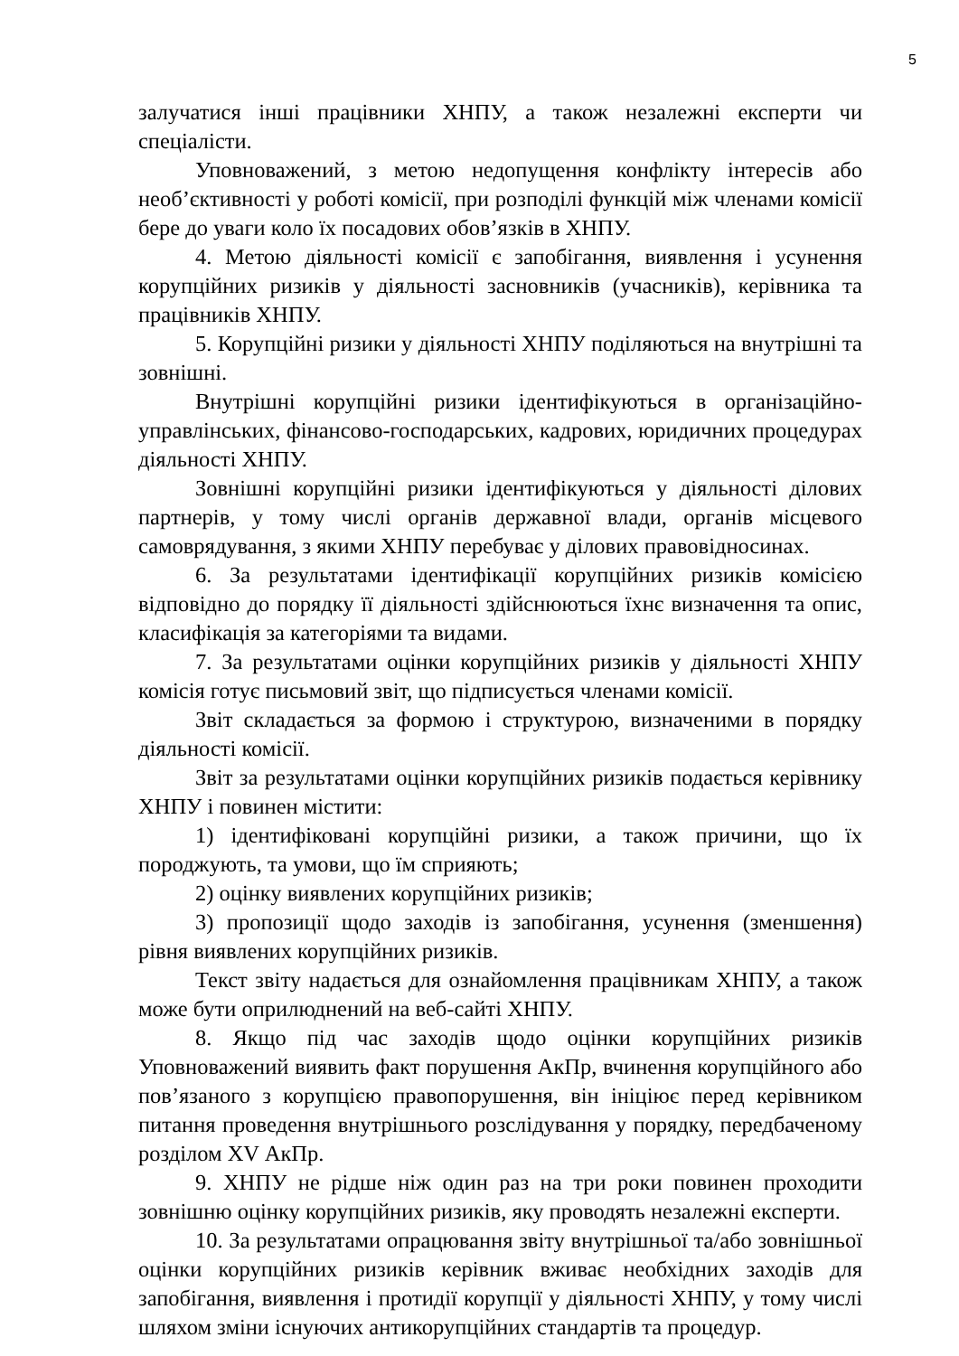5
залучатися інші працівники ХНПУ, а також незалежні експерти чи спеціалісти.
Уповноважений, з метою недопущення конфлікту інтересів або необ’єктивності у роботі комісії, при розподілі функцій між членами комісії бере до уваги коло їх посадових обов’язків в ХНПУ.
4. Метою діяльності комісії є запобігання, виявлення і усунення корупційних ризиків у діяльності засновників (учасників), керівника та працівників ХНПУ.
5. Корупційні ризики у діяльності ХНПУ поділяються на внутрішні та зовнішні.
Внутрішні корупційні ризики ідентифікуються в організаційно-управлінських, фінансово-господарських, кадрових, юридичних процедурах діяльності ХНПУ.
Зовнішні корупційні ризики ідентифікуються у діяльності ділових партнерів, у тому числі органів державної влади, органів місцевого самоврядування, з якими ХНПУ перебуває у ділових правовідносинах.
6. За результатами ідентифікації корупційних ризиків комісією відповідно до порядку її діяльності здійснюються їхнє визначення та опис, класифікація за категоріями та видами.
7. За результатами оцінки корупційних ризиків у діяльності ХНПУ комісія готує письмовий звіт, що підписується членами комісії.
Звіт складається за формою і структурою, визначеними в порядку діяльності комісії.
Звіт за результатами оцінки корупційних ризиків подається керівнику ХНПУ і повинен містити:
1) ідентифіковані корупційні ризики, а також причини, що їх породжують, та умови, що їм сприяють;
2) оцінку виявлених корупційних ризиків;
3) пропозиції щодо заходів із запобігання, усунення (зменшення) рівня виявлених корупційних ризиків.
Текст звіту надається для ознайомлення працівникам ХНПУ, а також може бути оприлюднений на веб-сайті ХНПУ.
8. Якщо під час заходів щодо оцінки корупційних ризиків Уповноважений виявить факт порушення АкПр, вчинення корупційного або пов’язаного з корупцією правопорушення, він ініціює перед керівником питання проведення внутрішнього розслідування у порядку, передбаченому розділом XV АкПр.
9. ХНПУ не рідше ніж один раз на три роки повинен проходити зовнішню оцінку корупційних ризиків, яку проводять незалежні експерти.
10. За результатами опрацювання звіту внутрішньої та/або зовнішньої оцінки корупційних ризиків керівник вживає необхідних заходів для запобігання, виявлення і протидії корупції у діяльності ХНПУ, у тому числі шляхом зміни існуючих антикорупційних стандартів та процедур.